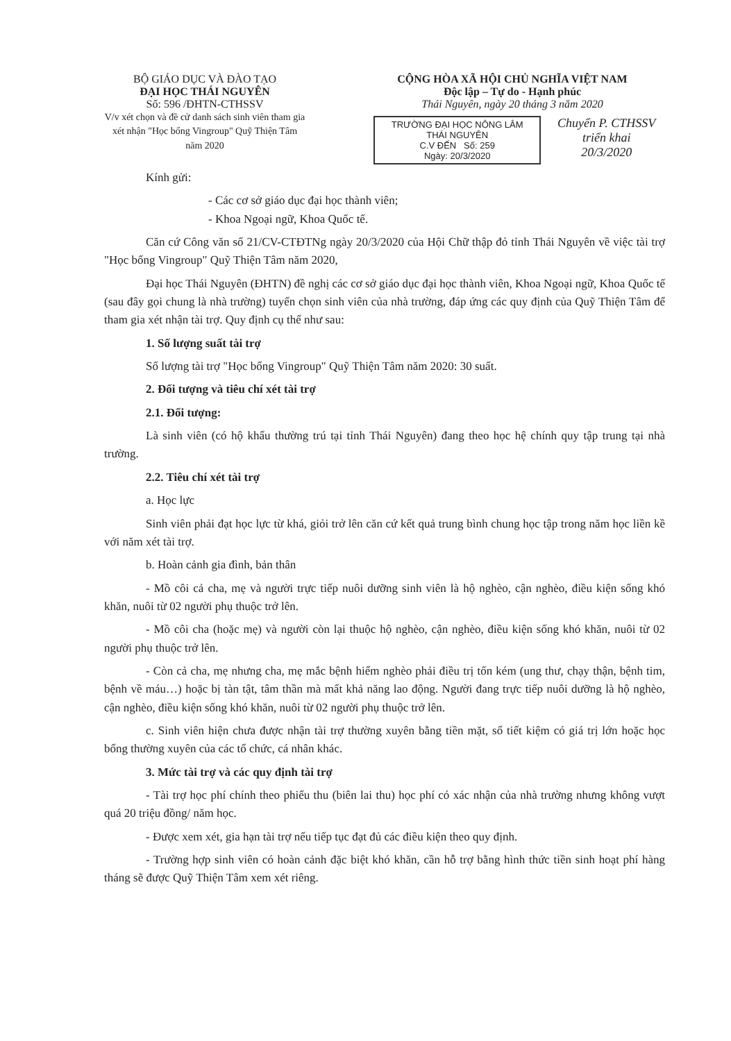BỘ GIÁO DỤC VÀ ĐÀO TẠO
ĐẠI HỌC THÁI NGUYÊN
Số: 596 /ĐHTN-CTHSSV
V/v xét chọn và đề cử danh sách sinh viên tham gia xét nhận "Học bổng Vingroup" Quỹ Thiện Tâm năm 2020
CỘNG HÒA XÃ HỘI CHỦ NGHĨA VIỆT NAM
Độc lập – Tự do - Hạnh phúc
Thái Nguyên, ngày 20 tháng 3 năm 2020
TRƯỜNG ĐẠI HỌC NÔNG LÂM THÁI NGUYÊN
C.V ĐẾN Số: 259
Ngày: 20/3/2020
Chuyển P. CTHSSV triển khai
20/3/2020
Kính gửi:
- Các cơ sở giáo dục đại học thành viên;
- Khoa Ngoại ngữ, Khoa Quốc tế.
Căn cứ Công văn số 21/CV-CTĐTNg ngày 20/3/2020 của Hội Chữ thập đỏ tỉnh Thái Nguyên về việc tài trợ "Học bổng Vingroup" Quỹ Thiện Tâm năm 2020,
Đại học Thái Nguyên (ĐHTN) đề nghị các cơ sở giáo dục đại học thành viên, Khoa Ngoại ngữ, Khoa Quốc tế (sau đây gọi chung là nhà trường) tuyển chọn sinh viên của nhà trường, đáp ứng các quy định của Quỹ Thiện Tâm để tham gia xét nhận tài trợ. Quy định cụ thể như sau:
1. Số lượng suất tài trợ
Số lượng tài trợ "Học bổng Vingroup" Quỹ Thiện Tâm năm 2020: 30 suất.
2. Đối tượng và tiêu chí xét tài trợ
2.1. Đối tượng:
Là sinh viên (có hộ khẩu thường trú tại tỉnh Thái Nguyên) đang theo học hệ chính quy tập trung tại nhà trường.
2.2. Tiêu chí xét tài trợ
a. Học lực
Sinh viên phải đạt học lực từ khá, giỏi trở lên căn cứ kết quả trung bình chung học tập trong năm học liền kề với năm xét tài trợ.
b. Hoàn cảnh gia đình, bản thân
- Mồ côi cả cha, mẹ và người trực tiếp nuôi dưỡng sinh viên là hộ nghèo, cận nghèo, điều kiện sống khó khăn, nuôi từ 02 người phụ thuộc trở lên.
- Mồ côi cha (hoặc mẹ) và người còn lại thuộc hộ nghèo, cận nghèo, điều kiện sống khó khăn, nuôi từ 02 người phụ thuộc trở lên.
- Còn cả cha, mẹ nhưng cha, mẹ mắc bệnh hiểm nghèo phải điều trị tốn kém (ung thư, chạy thận, bệnh tim, bệnh về máu…) hoặc bị tàn tật, tâm thần mà mất khả năng lao động. Người đang trực tiếp nuôi dưỡng là hộ nghèo, cận nghèo, điều kiện sống khó khăn, nuôi từ 02 người phụ thuộc trở lên.
c. Sinh viên hiện chưa được nhận tài trợ thường xuyên bằng tiền mặt, sổ tiết kiệm có giá trị lớn hoặc học bổng thường xuyên của các tổ chức, cá nhân khác.
3. Mức tài trợ và các quy định tài trợ
- Tài trợ học phí chính theo phiếu thu (biên lai thu) học phí có xác nhận của nhà trường nhưng không vượt quá 20 triệu đồng/ năm học.
- Được xem xét, gia hạn tài trợ nếu tiếp tục đạt đủ các điều kiện theo quy định.
- Trường hợp sinh viên có hoàn cảnh đặc biệt khó khăn, cần hỗ trợ bằng hình thức tiền sinh hoạt phí hàng tháng sẽ được Quỹ Thiện Tâm xem xét riêng.